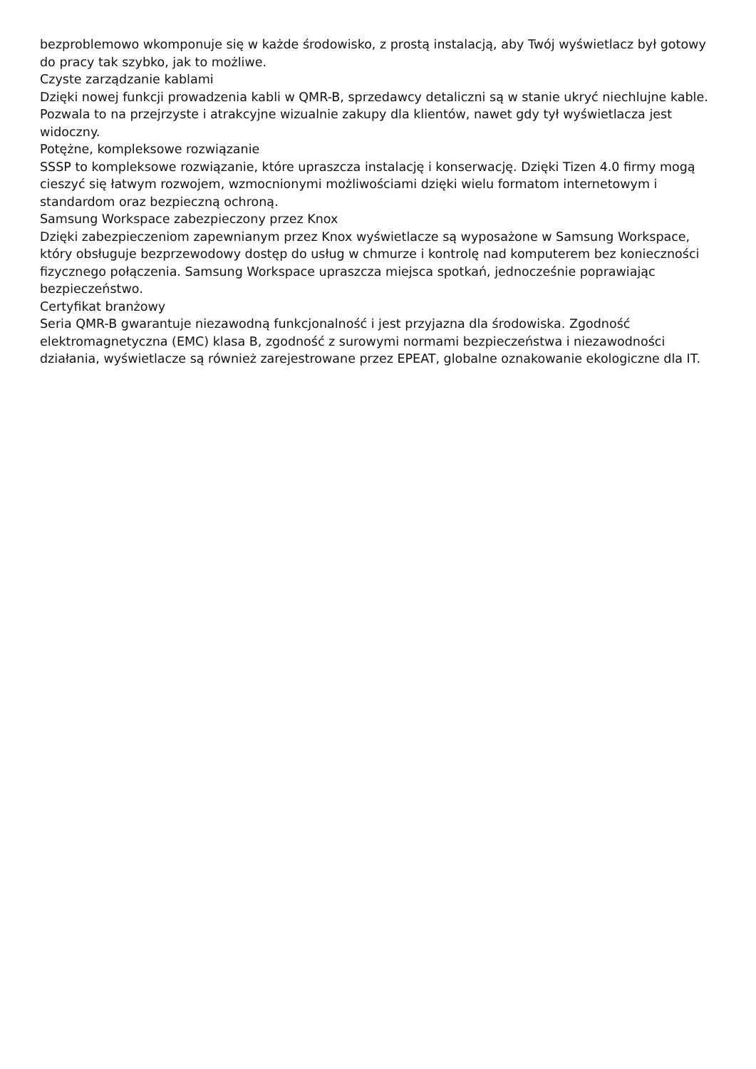bezproblemowo wkomponuje się w każde środowisko, z prostą instalacją, aby Twój wyświetlacz był gotowy do pracy tak szybko, jak to możliwe.
Czyste zarządzanie kablami
Dzięki nowej funkcji prowadzenia kabli w QMR-B, sprzedawcy detaliczni są w stanie ukryć niechlujne kable. Pozwala to na przejrzyste i atrakcyjne wizualnie zakupy dla klientów, nawet gdy tył wyświetlacza jest widoczny.
Potężne, kompleksowe rozwiązanie
SSSP to kompleksowe rozwiązanie, które upraszcza instalację i konserwację. Dzięki Tizen 4.0 firmy mogą cieszyć się łatwym rozwojem, wzmocnionymi możliwościami dzięki wielu formatom internetowym i standardom oraz bezpieczną ochroną.
Samsung Workspace zabezpieczony przez Knox
Dzięki zabezpieczeniom zapewnianym przez Knox wyświetlacze są wyposażone w Samsung Workspace, który obsługuje bezprzewodowy dostęp do usług w chmurze i kontrolę nad komputerem bez konieczności fizycznego połączenia. Samsung Workspace upraszcza miejsca spotkań, jednocześnie poprawiając bezpieczeństwo.
Certyfikat branżowy
Seria QMR-B gwarantuje niezawodną funkcjonalność i jest przyjazna dla środowiska. Zgodność elektromagnetyczna (EMC) klasa B, zgodność z surowymi normami bezpieczeństwa i niezawodności działania, wyświetlacze są również zarejestrowane przez EPEAT, globalne oznakowanie ekologiczne dla IT.